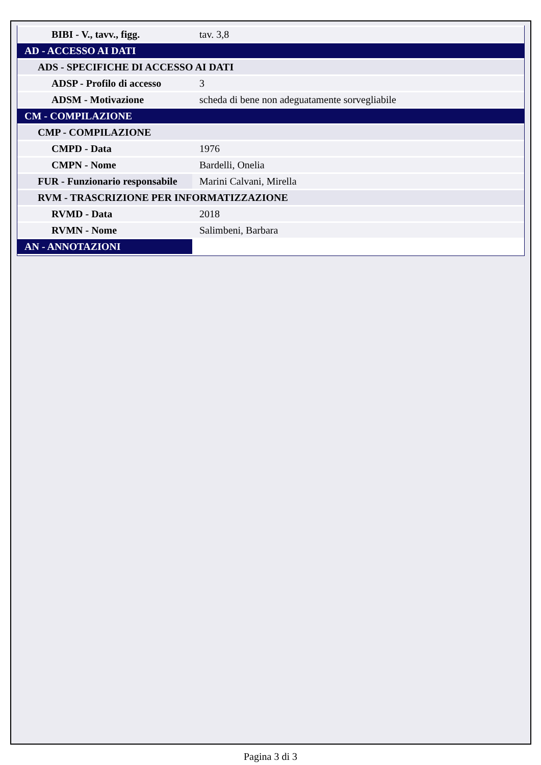| BIBI - V., tavv., figg. | tav. 3,8 |
| AD - ACCESSO AI DATI | |
| ADS - SPECIFICHE DI ACCESSO AI DATI | |
| ADSP - Profilo di accesso | 3 |
| ADSM - Motivazione | scheda di bene non adeguatamente sorvegliabile |
| CM - COMPILAZIONE | |
| CMP - COMPILAZIONE | |
| CMPD - Data | 1976 |
| CMPN - Nome | Bardelli, Onelia |
| FUR - Funzionario responsabile | Marini Calvani, Mirella |
| RVM - TRASCRIZIONE PER INFORMATIZZAZIONE | |
| RVMD - Data | 2018 |
| RVMN - Nome | Salimbeni, Barbara |
| AN - ANNOTAZIONI | |
Pagina 3 di 3